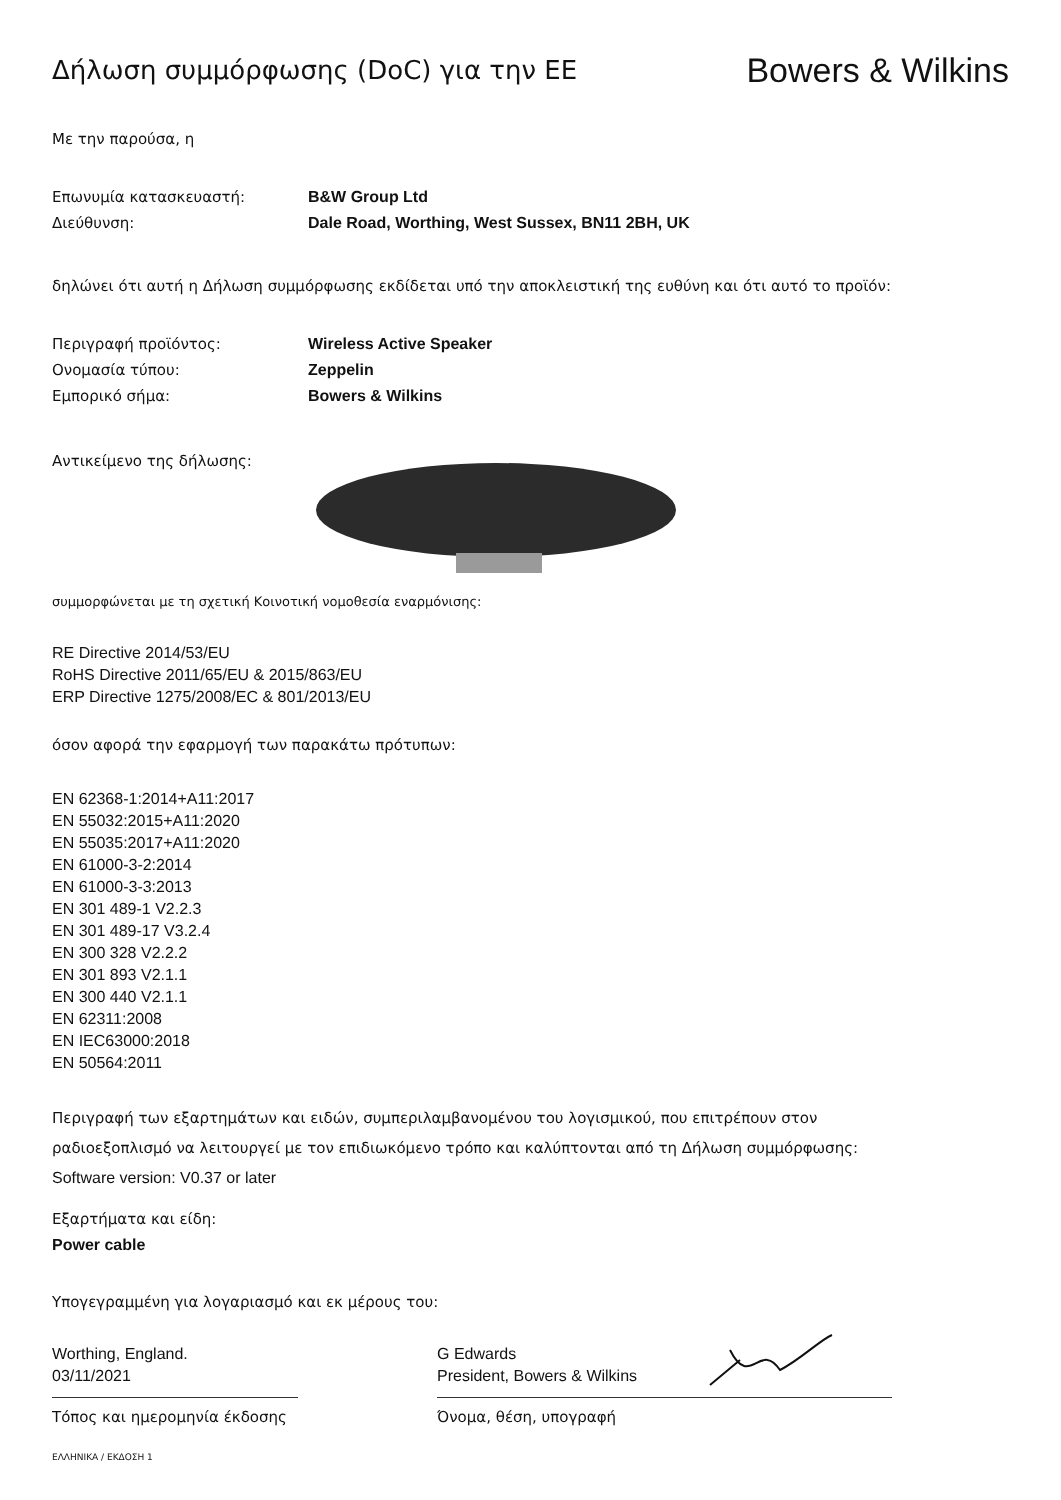Δήλωση συμμόρφωσης (DoC) για την ΕΕ
Bowers & Wilkins
Με την παρούσα, η
Επωνυμία κατασκευαστή: B&W Group Ltd
Διεύθυνση: Dale Road, Worthing, West Sussex, BN11 2BH, UK
δηλώνει ότι αυτή η Δήλωση συμμόρφωσης εκδίδεται υπό την αποκλειστική της ευθύνη και ότι αυτό το προϊόν:
Περιγραφή προϊόντος: Wireless Active Speaker
Ονομασία τύπου: Zeppelin
Εμπορικό σήμα: Bowers & Wilkins
Αντικείμενο της δήλωσης:
συμμορφώνεται με τη σχετική Κοινοτική νομοθεσία εναρμόνισης:
RE Directive 2014/53/EU
RoHS Directive 2011/65/EU & 2015/863/EU
ERP Directive 1275/2008/EC & 801/2013/EU
όσον αφορά την εφαρμογή των παρακάτω πρότυπων:
EN 62368-1:2014+A11:2017
EN 55032:2015+A11:2020
EN 55035:2017+A11:2020
EN 61000-3-2:2014
EN 61000-3-3:2013
EN 301 489-1 V2.2.3
EN 301 489-17 V3.2.4
EN 300 328 V2.2.2
EN 301 893 V2.1.1
EN 300 440 V2.1.1
EN 62311:2008
EN IEC63000:2018
EN 50564:2011
Περιγραφή των εξαρτημάτων και ειδών, συμπεριλαμβανομένου του λογισμικού, που επιτρέπουν στον
ραδιοεξοπλισμό να λειτουργεί με τον επιδιωκόμενο τρόπο και καλύπτονται από τη Δήλωση συμμόρφωσης:
Software version: V0.37 or later
Εξαρτήματα και είδη:
Power cable
Υπογεγραμμένη για λογαριασμό και εκ μέρους του:
Worthing, England.
03/11/2021
G Edwards
President, Bowers & Wilkins
Τόπος και ημερομηνία έκδοσης Όνομα, θέση, υπογραφή
ΕΛΛΗΝΙΚΑ / ΕΚΔΟΣΗ 1